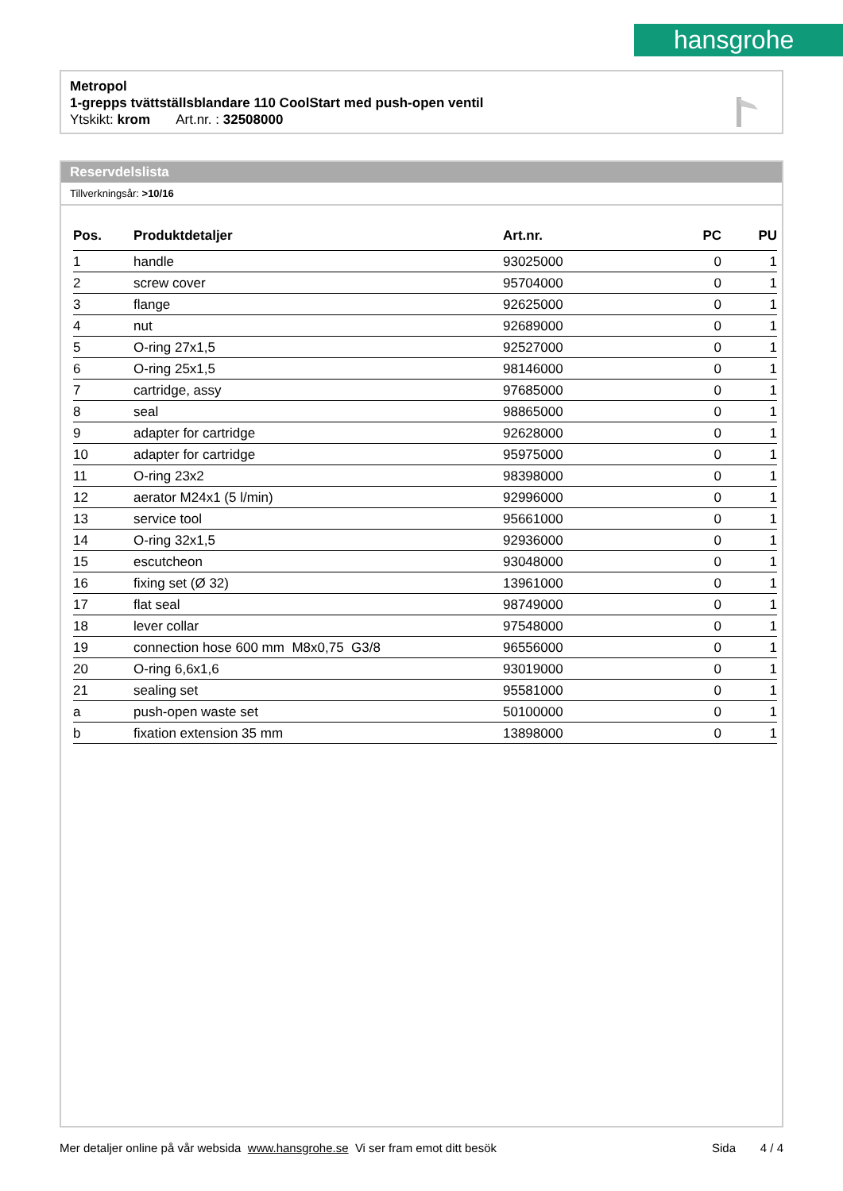hansgrohe
Metropol
1-grepps tvättställsblandare 110 CoolStart med push-open ventil
Ytskikt: krom Art.nr. : 32508000
Reservdelslista
Tillverkningsår: >10/16
| Pos. | Produktdetaljer | Art.nr. | PC | PU |
| --- | --- | --- | --- | --- |
| 1 | handle | 93025000 | 0 | 1 |
| 2 | screw cover | 95704000 | 0 | 1 |
| 3 | flange | 92625000 | 0 | 1 |
| 4 | nut | 92689000 | 0 | 1 |
| 5 | O-ring 27x1,5 | 92527000 | 0 | 1 |
| 6 | O-ring 25x1,5 | 98146000 | 0 | 1 |
| 7 | cartridge, assy | 97685000 | 0 | 1 |
| 8 | seal | 98865000 | 0 | 1 |
| 9 | adapter for cartridge | 92628000 | 0 | 1 |
| 10 | adapter for cartridge | 95975000 | 0 | 1 |
| 11 | O-ring 23x2 | 98398000 | 0 | 1 |
| 12 | aerator M24x1 (5 l/min) | 92996000 | 0 | 1 |
| 13 | service tool | 95661000 | 0 | 1 |
| 14 | O-ring 32x1,5 | 92936000 | 0 | 1 |
| 15 | escutcheon | 93048000 | 0 | 1 |
| 16 | fixing set (Ø 32) | 13961000 | 0 | 1 |
| 17 | flat seal | 98749000 | 0 | 1 |
| 18 | lever collar | 97548000 | 0 | 1 |
| 19 | connection hose 600 mm M8x0,75 G3/8 | 96556000 | 0 | 1 |
| 20 | O-ring 6,6x1,6 | 93019000 | 0 | 1 |
| 21 | sealing set | 95581000 | 0 | 1 |
| a | push-open waste set | 50100000 | 0 | 1 |
| b | fixation extension 35 mm | 13898000 | 0 | 1 |
Mer detaljer online på vår websida www.hansgrohe.se Vi ser fram emot ditt besök Sida 4 / 4